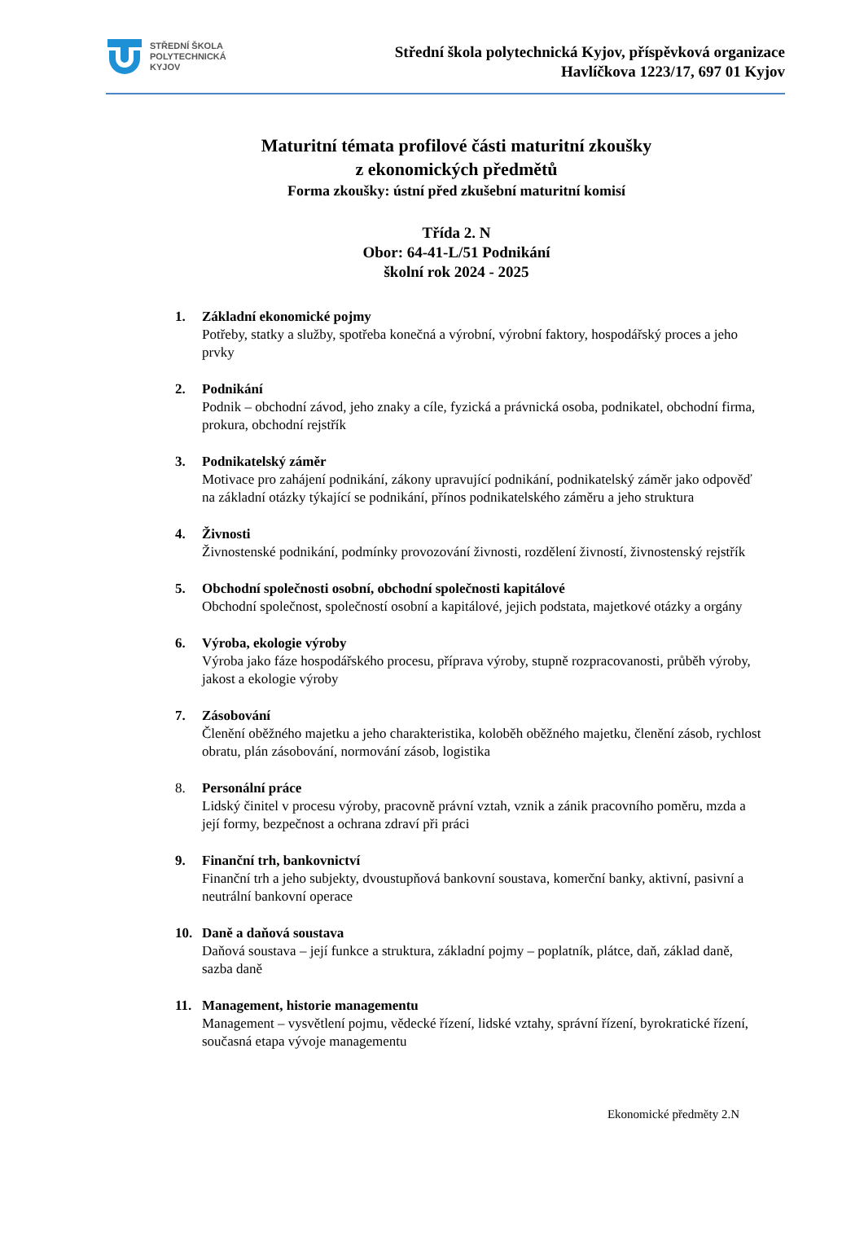STŘEDNÍ ŠKOLA
POLYTECHNICKÁ
KYJOV
Střední škola polytechnická Kyjov, příspěvková organizace
Havlíčkova 1223/17, 697 01 Kyjov
Maturitní témata profilové části maturitní zkoušky
z ekonomických předmětů
Forma zkoušky: ústní před zkušební maturitní komisí
Třída 2. N
Obor: 64-41-L/51 Podnikání
školní rok 2024 - 2025
1. Základní ekonomické pojmy
Potřeby, statky a služby, spotřeba konečná a výrobní, výrobní faktory, hospodářský proces a jeho prvky
2. Podnikání
Podnik – obchodní závod, jeho znaky a cíle, fyzická a právnická osoba, podnikatel, obchodní firma, prokura, obchodní rejstřík
3. Podnikatelský záměr
Motivace pro zahájení podnikání, zákony upravující podnikání, podnikatelský záměr jako odpověď na základní otázky týkající se podnikání, přínos podnikatelského záměru a jeho struktura
4. Živnosti
Živnostenské podnikání, podmínky provozování živnosti, rozdělení živností, živnostenský rejstřík
5. Obchodní společnosti osobní, obchodní společnosti kapitálové
Obchodní společnost, společností osobní a kapitálové, jejich podstata, majetkové otázky a orgány
6. Výroba, ekologie výroby
Výroba jako fáze hospodářského procesu, příprava výroby, stupně rozpracovanosti, průběh výroby, jakost a ekologie výroby
7. Zásobování
Členění oběžného majetku a jeho charakteristika, koloběh oběžného majetku, členění zásob, rychlost obratu, plán zásobování, normování zásob, logistika
8. Personální práce
Lidský činitel v procesu výroby, pracovně právní vztah, vznik a zánik pracovního poměru, mzda a její formy, bezpečnost a ochrana zdraví při práci
9. Finanční trh, bankovnictví
Finanční trh a jeho subjekty, dvoustupňová bankovní soustava, komerční banky, aktivní, pasivní a neutrální bankovní operace
10. Daně a daňová soustava
Daňová soustava – její funkce a struktura, základní pojmy – poplatník, plátce, daň, základ daně, sazba daně
11. Management, historie managementu
Management – vysvětlení pojmu, vědecké řízení, lidské vztahy, správní řízení, byrokratické řízení, současná etapa vývoje managementu
Ekonomické předměty 2.N